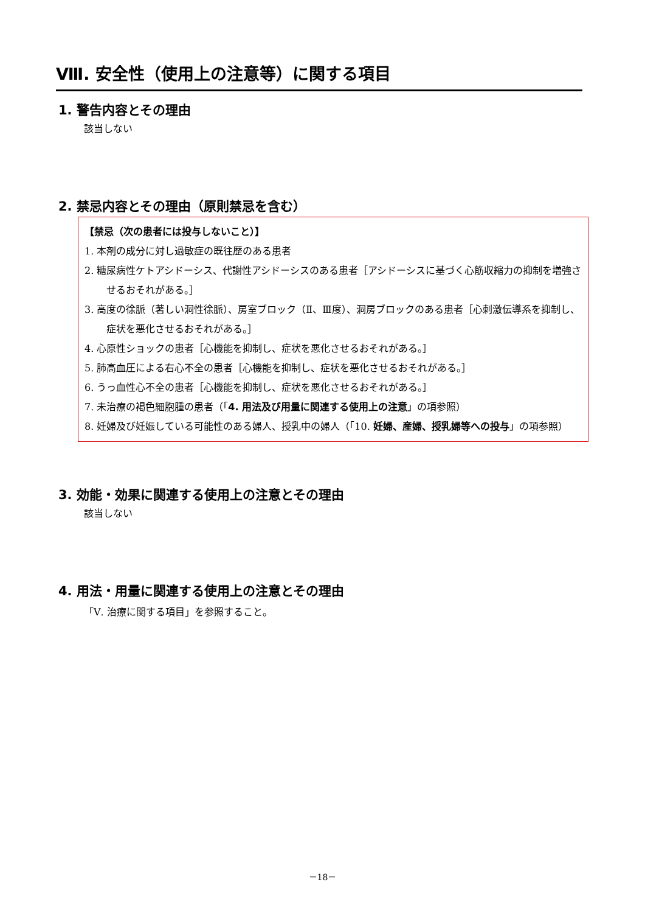Ⅷ. 安全性（使用上の注意等）に関する項目
1. 警告内容とその理由
該当しない
2. 禁忌内容とその理由（原則禁忌を含む）
【禁忌（次の患者には投与しないこと）】
1. 本剤の成分に対し過敏症の既往歴のある患者
2. 糖尿病性ケトアシドーシス、代謝性アシドーシスのある患者［アシドーシスに基づく心筋収縮力の抑制を増強させるおそれがある。］
3. 高度の徐脈（著しい洞性徐脈）、房室ブロック（Ⅱ、Ⅲ度）、洞房ブロックのある患者［心刺激伝導系を抑制し、症状を悪化させるおそれがある。］
4. 心原性ショックの患者［心機能を抑制し、症状を悪化させるおそれがある。］
5. 肺高血圧による右心不全の患者［心機能を抑制し、症状を悪化させるおそれがある。］
6. うっ血性心不全の患者［心機能を抑制し、症状を悪化させるおそれがある。］
7. 未治療の褐色細胞腫の患者（「4. 用法及び用量に関連する使用上の注意」の項参照）
8. 妊婦及び妊娠している可能性のある婦人、授乳中の婦人（「10. 妊婦、産婦、授乳婦等への投与」の項参照）
3. 効能・効果に関連する使用上の注意とその理由
該当しない
4. 用法・用量に関連する使用上の注意とその理由
「Ⅴ. 治療に関する項目」を参照すること。
－18－